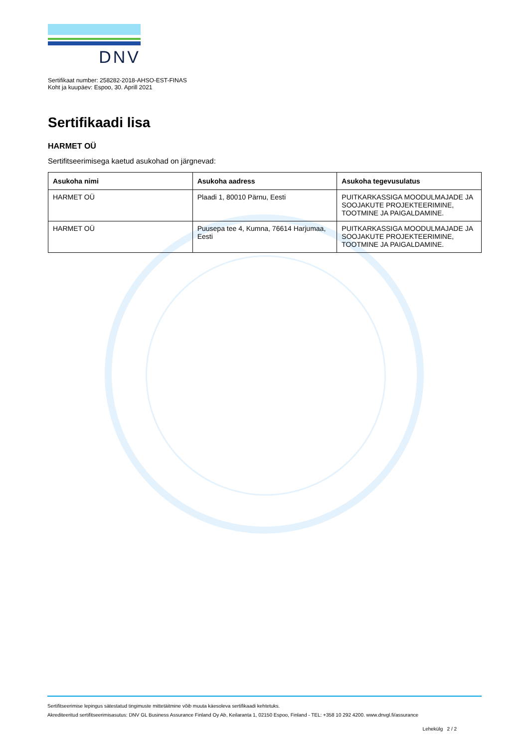DNV
Sertifikaat number: 258282-2018-AHSO-EST-FINAS
Koht ja kuupäev: Espoo, 30. Aprill 2021
Sertifikaadi lisa
HARMET OÜ
Sertifitseerimisega kaetud asukohad on järgnevad:
| Asukoha nimi | Asukoha aadress | Asukoha tegevusulatus |
| --- | --- | --- |
| HARMET OÜ | Plaadi 1, 80010 Pärnu, Eesti | PUITKARKASSIGA MOODULMAJADE JA SOOJAKUTE PROJEKTEERIMINE, TOOTMINE JA PAIGALDAMINE. |
| HARMET OÜ | Puusepa tee 4, Kumna, 76614 Harjumaa, Eesti | PUITKARKASSIGA MOODULMAJADE JA SOOJAKUTE PROJEKTEERIMINE, TOOTMINE JA PAIGALDAMINE. |
Sertifitseerimise lepingus sätestatud tingimuste mittetäitmine võib muuta käesoleva sertifikaadi kehtetuks.
Akrediteeritud sertifitseerimisasutus: DNV GL Business Assurance Finland Oy Ab, Keilaranta 1, 02150 Espoo, Finland - TEL: +358 10 292 4200. www.dnvgl.fi/assurance
Lehekülg 2 / 2